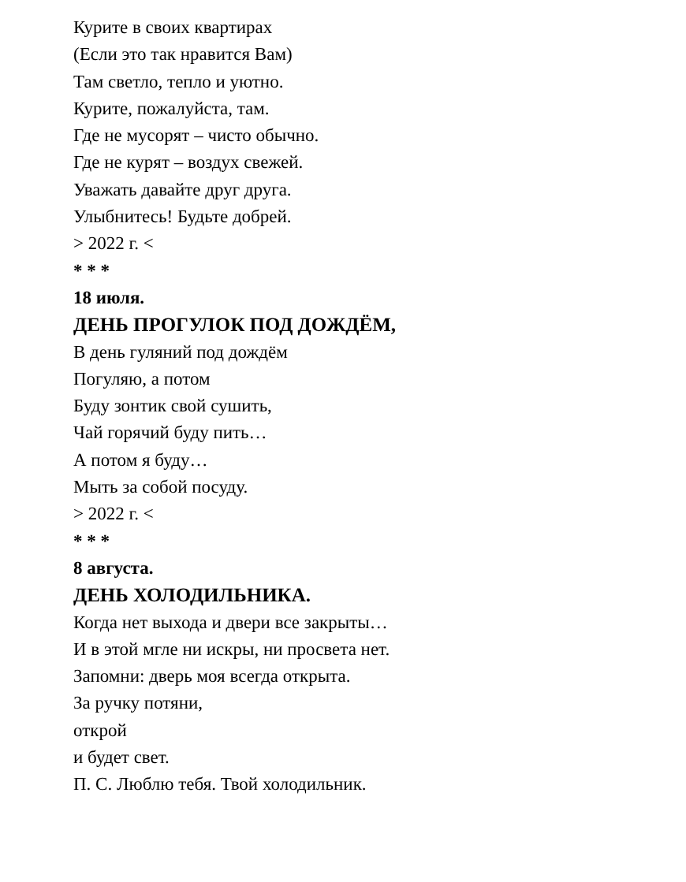Курите в своих квартирах
(Если это так нравится Вам)
Там светло, тепло и уютно.
Курите, пожалуйста, там.
Где не мусорят – чисто обычно.
Где не курят – воздух свежей.
Уважать давайте друг друга.
Улыбнитесь! Будьте добрей.
> 2022 г. <
* * *
18 июля.
ДЕНЬ ПРОГУЛОК ПОД ДОЖДЁМ,
В день гуляний под дождём
Погуляю, а потом
Буду зонтик свой сушить,
Чай горячий буду пить…
А потом я буду…
Мыть за собой посуду.
> 2022 г. <
* * *
8 августа.
ДЕНЬ ХОЛОДИЛЬНИКА.
Когда нет выхода и двери все закрыты…
И в этой мгле ни искры, ни просвета нет.
Запомни: дверь моя всегда открыта.
За ручку потяни,
открой
и будет свет.
П. С. Люблю тебя. Твой холодильник.